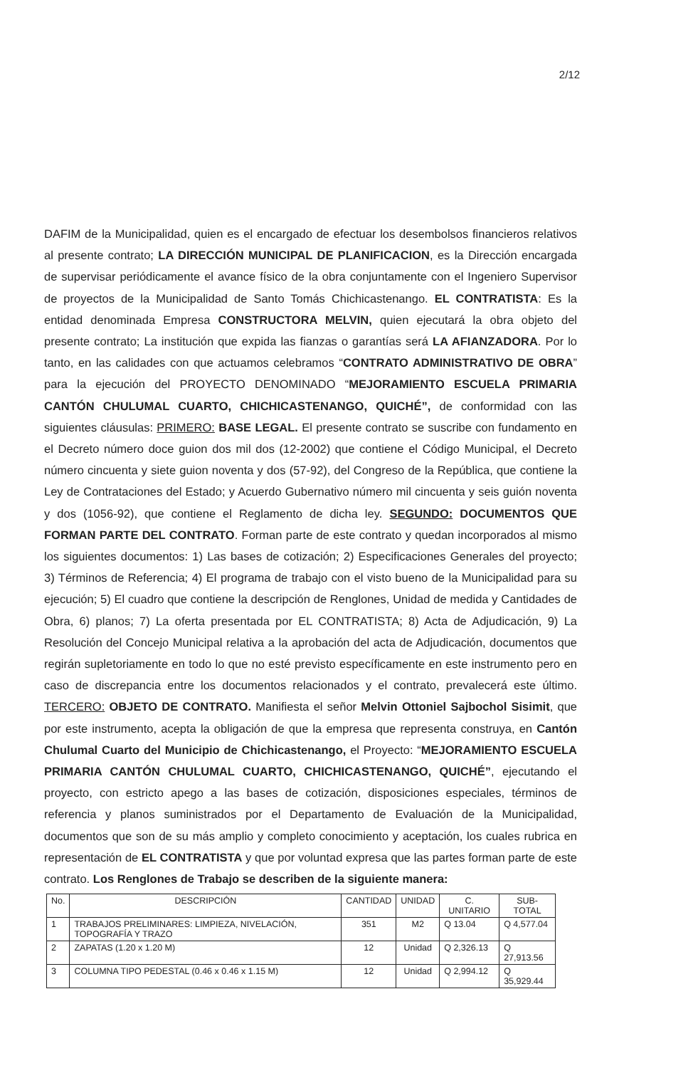2/12
DAFIM de la Municipalidad, quien es el encargado de efectuar los desembolsos financieros relativos al presente contrato; LA DIRECCIÓN MUNICIPAL DE PLANIFICACION, es la Dirección encargada de supervisar periódicamente el avance físico de la obra conjuntamente con el Ingeniero Supervisor de proyectos de la Municipalidad de Santo Tomás Chichicastenango. EL CONTRATISTA: Es la entidad denominada Empresa CONSTRUCTORA MELVIN, quien ejecutará la obra objeto del presente contrato; La institución que expida las fianzas o garantías será LA AFIANZADORA. Por lo tanto, en las calidades con que actuamos celebramos “CONTRATO ADMINISTRATIVO DE OBRA” para la ejecución del PROYECTO DENOMINADO “MEJORAMIENTO ESCUELA PRIMARIA CANTÓN CHULUMAL CUARTO, CHICHICASTENANGO, QUICHÉ”, de conformidad con las siguientes cláusulas: PRIMERO: BASE LEGAL. El presente contrato se suscribe con fundamento en el Decreto número doce guion dos mil dos (12-2002) que contiene el Código Municipal, el Decreto número cincuenta y siete guion noventa y dos (57-92), del Congreso de la República, que contiene la Ley de Contrataciones del Estado; y Acuerdo Gubernativo número mil cincuenta y seis guión noventa y dos (1056-92), que contiene el Reglamento de dicha ley. SEGUNDO: DOCUMENTOS QUE FORMAN PARTE DEL CONTRATO. Forman parte de este contrato y quedan incorporados al mismo los siguientes documentos: 1) Las bases de cotización; 2) Especificaciones Generales del proyecto; 3) Términos de Referencia; 4) El programa de trabajo con el visto bueno de la Municipalidad para su ejecución; 5) El cuadro que contiene la descripción de Renglones, Unidad de medida y Cantidades de Obra, 6) planos; 7) La oferta presentada por EL CONTRATISTA; 8) Acta de Adjudicación, 9) La Resolución del Concejo Municipal relativa a la aprobación del acta de Adjudicación, documentos que regirán supletoriamente en todo lo que no esté previsto específicamente en este instrumento pero en caso de discrepancia entre los documentos relacionados y el contrato, prevalecerá este último. TERCERO: OBJETO DE CONTRATO. Manifiesta el señor Melvin Ottoniel Sajbochol Sisimit, que por este instrumento, acepta la obligación de que la empresa que representa construya, en Cantón Chulumal Cuarto del Municipio de Chichicastenango, el Proyecto: “MEJORAMIENTO ESCUELA PRIMARIA CANTÓN CHULUMAL CUARTO, CHICHICASTENANGO, QUICHÉ”, ejecutando el proyecto, con estricto apego a las bases de cotización, disposiciones especiales, términos de referencia y planos suministrados por el Departamento de Evaluación de la Municipalidad, documentos que son de su más amplio y completo conocimiento y aceptación, los cuales rubrica en representación de EL CONTRATISTA y que por voluntad expresa que las partes forman parte de este contrato. Los Renglones de Trabajo se describen de la siguiente manera:
| No. | DESCRIPCIÓN | CANTIDAD | UNIDAD | C. UNITARIO | SUB-TOTAL |
| --- | --- | --- | --- | --- | --- |
| 1 | TRABAJOS PRELIMINARES: LIMPIEZA, NIVELACIÓN, TOPOGRAFÍA Y TRAZO | 351 | M2 | Q 13.04 | Q 4,577.04 |
| 2 | ZAPATAS (1.20 x 1.20 M) | 12 | Unidad | Q 2,326.13 | Q 27,913.56 |
| 3 | COLUMNA TIPO PEDESTAL (0.46 x 0.46 x 1.15 M) | 12 | Unidad | Q 2,994.12 | Q 35,929.44 |